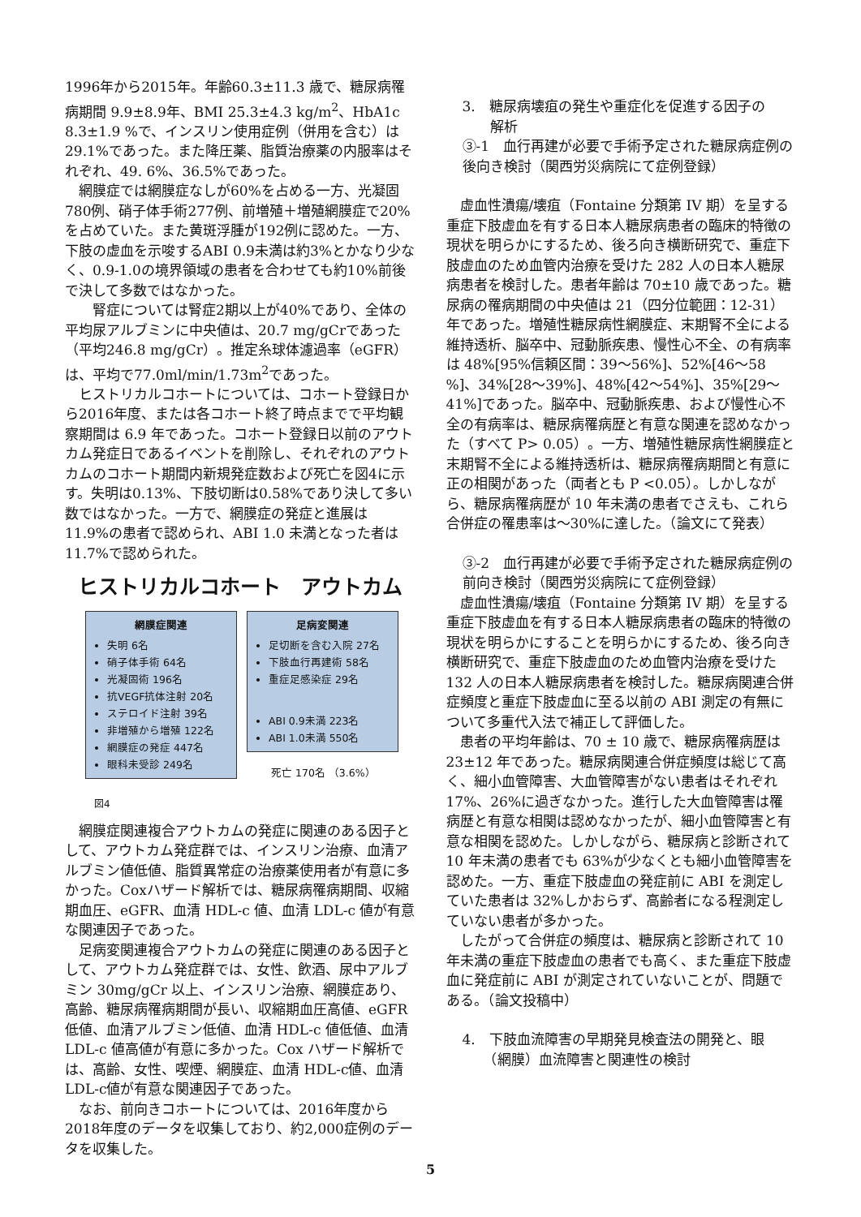1996年から2015年。年齢60.3±11.3 歳で、糖尿病罹病期間 9.9±8.9年、BMI 25.3±4.3 kg/m<sup>2</sup>、HbA1c 8.3±1.9 %で、インスリン使用症例（併用を含む）は29.1%であった。また降圧薬、脂質治療薬の内服率はそれぞれ、49. 6%、36.5%であった。
網膜症では網膜症なしが60%を占める一方、光凝固780例、硝子体手術277例、前増殖＋増殖網膜症で20%を占めていた。また黄斑浮腫が192例に認めた。一方、下肢の虚血を示唆するABI 0.9未満は約3%とかなり少なく、0.9-1.0の境界領域の患者を合わせても約10%前後で決して多数ではなかった。
　腎症については腎症2期以上が40%であり、全体の平均尿アルブミンに中央値は、20.7 mg/gCrであった（平均246.8 mg/gCr）。推定糸球体濾過率（eGFR）は、平均で77.0ml/min/1.73m<sup>2</sup>であった。
ヒストリカルコホートについては、コホート登録日から2016年度、または各コホート終了時点までで平均観察期間は 6.9 年であった。コホート登録日以前のアウトカム発症日であるイベントを削除し、それぞれのアウトカムのコホート期間内新規発症数および死亡を図4に示す。失明は0.13%、下肢切断は0.58%であり決して多い数ではなかった。一方で、網膜症の発症と進展は 11.9%の患者で認められ、ABI 1.0 未満となった者は11.7%で認められた。
ヒストリカルコホート　アウトカム
網膜症関連
失明 6名
硝子体手術 64名
光凝固術 196名
抗VEGF抗体注射 20名
ステロイド注射 39名
非増殖から増殖 122名
網膜症の発症 447名
眼科未受診 249名
足病変関連
足切断を含む入院 27名
下肢血行再建術 58名
重症足感染症 29名
ABI 0.9未満 223名
ABI 1.0未満 550名
死亡 170名 （3.6%）
図4
網膜症関連複合アウトカムの発症に関連のある因子として、アウトカム発症群では、インスリン治療、血清アルブミン値低値、脂質異常症の治療薬使用者が有意に多かった。Coxハザード解析では、糖尿病罹病期間、収縮期血圧、eGFR、血清 HDL-c 値、血清 LDL-c 値が有意な関連因子であった。
足病変関連複合アウトカムの発症に関連のある因子として、アウトカム発症群では、女性、飲酒、尿中アルブミン 30mg/gCr 以上、インスリン治療、網膜症あり、高齢、糖尿病罹病期間が長い、収縮期血圧高値、eGFR低値、血清アルブミン低値、血清 HDL-c 値低値、血清 LDL-c 値高値が有意に多かった。Cox ハザード解析では、高齢、女性、喫煙、網膜症、血清 HDL-c値、血清LDL-c値が有意な関連因子であった。
なお、前向きコホートについては、2016年度から2018年度のデータを収集しており、約2,000症例のデータを収集した。
3.　糖尿病壊疽の発生や重症化を促進する因子の
　　解析
③-1　血行再建が必要で手術予定された糖尿病症例の後向き検討（関西労災病院にて症例登録）
虚血性潰瘍/壊疽（Fontaine 分類第 IV 期）を呈する重症下肢虚血を有する日本人糖尿病患者の臨床的特徴の現状を明らかにするため、後ろ向き横断研究で、重症下肢虚血のため血管内治療を受けた 282 人の日本人糖尿病患者を検討した。患者年齢は 70±10 歳であった。糖尿病の罹病期間の中央値は 21（四分位範囲：12-31）年であった。増殖性糖尿病性網膜症、末期腎不全による維持透析、脳卒中、冠動脈疾患、慢性心不全、の有病率は 48%[95%信頼区間：39〜56%]、52%[46〜58 %]、34%[28〜39%]、48%[42〜54%]、35%[29〜41%]であった。脳卒中、冠動脈疾患、および慢性心不全の有病率は、糖尿病罹病歴と有意な関連を認めなかった（すべて P> 0.05）。一方、増殖性糖尿病性網膜症と末期腎不全による維持透析は、糖尿病罹病期間と有意に正の相関があった（両者とも P <0.05）。しかしながら、糖尿病罹病歴が 10 年未満の患者でさえも、これら合併症の罹患率は〜30%に達した。（論文にて発表）
③-2　血行再建が必要で手術予定された糖尿病症例の前向き検討（関西労災病院にて症例登録）
虚血性潰瘍/壊疽（Fontaine 分類第 IV 期）を呈する重症下肢虚血を有する日本人糖尿病患者の臨床的特徴の現状を明らかにすることを明らかにするため、後ろ向き横断研究で、重症下肢虚血のため血管内治療を受けた 132 人の日本人糖尿病患者を検討した。糖尿病関連合併症頻度と重症下肢虚血に至る以前の ABI 測定の有無について多重代入法で補正して評価した。
患者の平均年齢は、70 ± 10 歳で、糖尿病罹病歴は 23±12 年であった。糖尿病関連合併症頻度は総じて高く、細小血管障害、大血管障害がない患者はそれぞれ 17%、26%に過ぎなかった。進行した大血管障害は罹病歴と有意な相関は認めなかったが、細小血管障害と有意な相関を認めた。しかしながら、糖尿病と診断されて 10 年未満の患者でも 63%が少なくとも細小血管障害を認めた。一方、重症下肢虚血の発症前に ABI を測定していた患者は 32%しかおらず、高齢者になる程測定していない患者が多かった。
したがって合併症の頻度は、糖尿病と診断されて 10 年未満の重症下肢虚血の患者でも高く、また重症下肢虚血に発症前に ABI が測定されていないことが、問題である。（論文投稿中）
4.　下肢血流障害の早期発見検査法の開発と、眼
　　（網膜）血流障害と関連性の検討
5